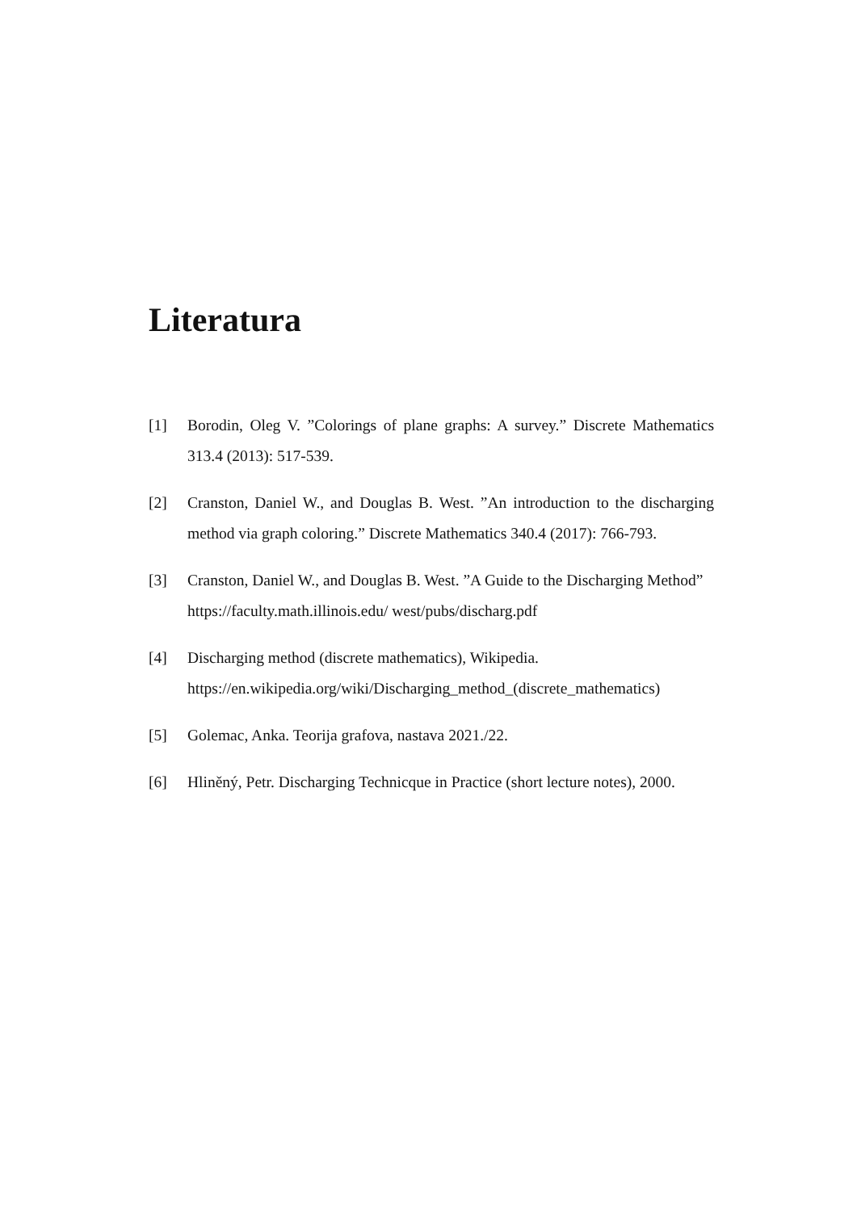Literatura
[1] Borodin, Oleg V. ”Colorings of plane graphs: A survey.” Discrete Mathematics 313.4 (2013): 517-539.
[2] Cranston, Daniel W., and Douglas B. West. ”An introduction to the discharging method via graph coloring.” Discrete Mathematics 340.4 (2017): 766-793.
[3] Cranston, Daniel W., and Douglas B. West. ”A Guide to the Discharging Method”
https://faculty.math.illinois.edu/ west/pubs/discharg.pdf
[4] Discharging method (discrete mathematics), Wikipedia.
https://en.wikipedia.org/wiki/Discharging_method_(discrete_mathematics)
[5] Golemac, Anka. Teorija grafova, nastava 2021./22.
[6] Hliněný, Petr. Discharging Technicque in Practice (short lecture notes), 2000.